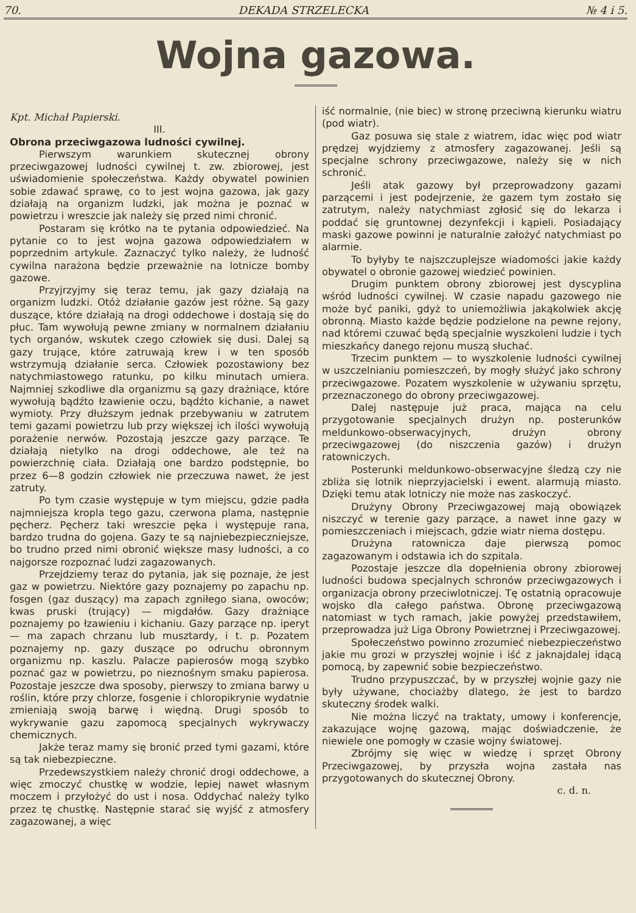70. DEKADA STRZELECKA № 4 i 5.
Wojna gazowa.
Kpt. Michał Papierski.
III.
Obrona przeciwgazowa ludności cywilnej.
Pierwszym warunkiem skutecznej obrony przeciwgazowej ludności cywilnej t. zw. zbiorowej, jest uświadomienie społeczeństwa. Każdy obywatel powinien sobie zdawać sprawę, co to jest wojna gazowa, jak gazy działają na organizm ludzki, jak można je poznać w powietrzu i wreszcie jak należy się przed nimi chronić.
Postaram się krótko na te pytania odpowiedzieć. Na pytanie co to jest wojna gazowa odpowiedziałem w poprzednim artykule. Zaznaczyć tylko należy, że ludność cywilna narażona będzie przeważnie na lotnicze bomby gazowe.
Przyjrzyjmy się teraz temu, jak gazy działają na organizm ludzki. Otóż działanie gazów jest różne. Są gazy duszące, które działają na drogi oddechowe i dostają się do płuc. Tam wywołują pewne zmiany w normalnem działaniu tych organów, wskutek czego człowiek się dusi. Dalej są gazy trujące, które zatruwają krew i w ten sposób wstrzymują działanie serca. Człowiek pozostawiony bez natychmiastowego ratunku, po kilku minutach umiera. Najmniej szkodliwe dla organizmu są gazy drażniące, które wywołują bądźto łzawienie oczu, bądźto kichanie, a nawet wymioty. Przy dłuższym jednak przebywaniu w zatrutem temi gazami powietrzu lub przy większej ich ilości wywołują porażenie nerwów. Pozostają jeszcze gazy parzące. Te działają nietylko na drogi oddechowe, ale też na powierzchnię ciała. Działają one bardzo podstępnie, bo przez 6—8 godzin człowiek nie przeczuwa nawet, że jest zatruty.
Po tym czasie występuje w tym miejscu, gdzie padła najmniejsza kropla tego gazu, czerwona plama, następnie pęcherz. Pęcherz taki wreszcie pęka i występuje rana, bardzo trudna do gojena. Gazy te są najniebezpieczniejsze, bo trudno przed nimi obronić większe masy ludności, a co najgorsze rozpoznać ludzi zagazowanych.
Przejdziemy teraz do pytania, jak się poznaje, że jest gaz w powietrzu. Niektóre gazy poznajemy po zapachu np. fosgen (gaz duszący) ma zapach zgniłego siana, owoców; kwas pruski (trujący) — migdałów. Gazy drażniące poznajemy po łzawieniu i kichaniu. Gazy parzące np. iperyt — ma zapach chrzanu lub musztardy, i t. p. Pozatem poznajemy np. gazy duszące po odruchu obronnym organizmu np. kaszlu. Palacze papierosów mogą szybko poznać gaz w powietrzu, po nieznośnym smaku papierosa. Pozostaje jeszcze dwa sposoby, pierwszy to zmiana barwy u roślin, które przy chlorze, fosgenie i chloropikrynie wydatnie zmieniają swoją barwę i więdną. Drugi sposób to wykrywanie gazu zapomocą specjalnych wykrywaczy chemicznych.
Jakże teraz mamy się bronić przed tymi gazami, które są tak niebezpieczne.
Przedewszystkiem należy chronić drogi oddechowe, a więc zmoczyć chustkę w wodzie, lepiej nawet własnym moczem i przyłożyć do ust i nosa. Oddychać należy tylko przez tę chustkę. Następnie starać się wyjść z atmosfery zagazowanej, a więc
iść normalnie, (nie biec) w stronę przeciwną kierunku wiatru (pod wiatr).
Gaz posuwa się stale z wiatrem, idac więc pod wiatr prędzej wyjdziemy z atmosfery zagazowanej. Jeśli są specjalne schrony przeciwgazowe, należy się w nich schronić.
Jeśli atak gazowy był przeprowadzony gazami parzącemi i jest podejrzenie, że gazem tym zostało się zatrutym, należy natychmiast zgłosić się do lekarza i poddać się gruntownej dezynfekcji i kąpieli. Posiadający maski gazowe powinni je naturalnie założyć natychmiast po alarmie.
To byłyby te najszczuplejsze wiadomości jakie każdy obywatel o obronie gazowej wiedzieć powinien.
Drugim punktem obrony zbiorowej jest dyscyplina wśród ludności cywilnej. W czasie napadu gazowego nie może być paniki, gdyż to uniemożliwia jakąkolwiek akcję obronną. Miasto każde będzie podzielone na pewne rejony, nad któremi czuwać będą specjalnie wyszkoleni ludzie i tych mieszkańcy danego rejonu muszą słuchać.
Trzecim punktem — to wyszkolenie ludności cywilnej w uszczelnianiu pomieszczeń, by mogły służyć jako schrony przeciwgazowe. Pozatem wyszkolenie w używaniu sprzętu, przeznaczonego do obrony przeciwgazowej.
Dalej następuje już praca, mająca na celu przygotowanie specjalnych drużyn np. posterunków meldunkowo-obserwacyjnych, drużyn obrony przeciwgazowej (do niszczenia gazów) i drużyn ratowniczych.
Posterunki meldunkowo-obserwacyjne śledzą czy nie zbliża się lotnik nieprzyjacielski i ewent. alarmują miasto. Dzięki temu atak lotniczy nie może nas zaskoczyć.
Drużyny Obrony Przeciwgazowej mają obowiązek niszczyć w terenie gazy parzące, a nawet inne gazy w pomieszczeniach i miejscach, gdzie wiatr niema dostępu.
Drużyna ratownicza daje pierwszą pomoc zagazowanym i odstawia ich do szpitala.
Pozostaje jeszcze dla dopełnienia obrony zbiorowej ludności budowa specjalnych schronów przeciwgazowych i organizacja obrony przeciwlotniczej. Tę ostatnią opracowuje wojsko dla całego państwa. Obronę przeciwgazową natomiast w tych ramach, jakie powyżej przedstawiłem, przeprowadza już Liga Obrony Powietrznej i Przeciwgazowej.
Społeczeństwo powinno zrozumieć niebezpieczeństwo jakie mu grozi w przyszłej wojnie i iść z jaknajdalej idącą pomocą, by zapewnić sobie bezpieczeństwo.
Trudno przypuszczać, by w przyszłej wojnie gazy nie były używane, chociażby dlatego, że jest to bardzo skuteczny środek walki.
Nie można liczyć na traktaty, umowy i konferencje, zakazujące wojnę gazową, mając doświadczenie, że niewiele one pomogły w czasie wojny światowej.
Zbrójmy się więc w wiedzę i sprzęt Obrony Przeciwgazowej, by przyszła wojna zastała nas przygotowanych do skutecznej Obrony.
c. d. n.